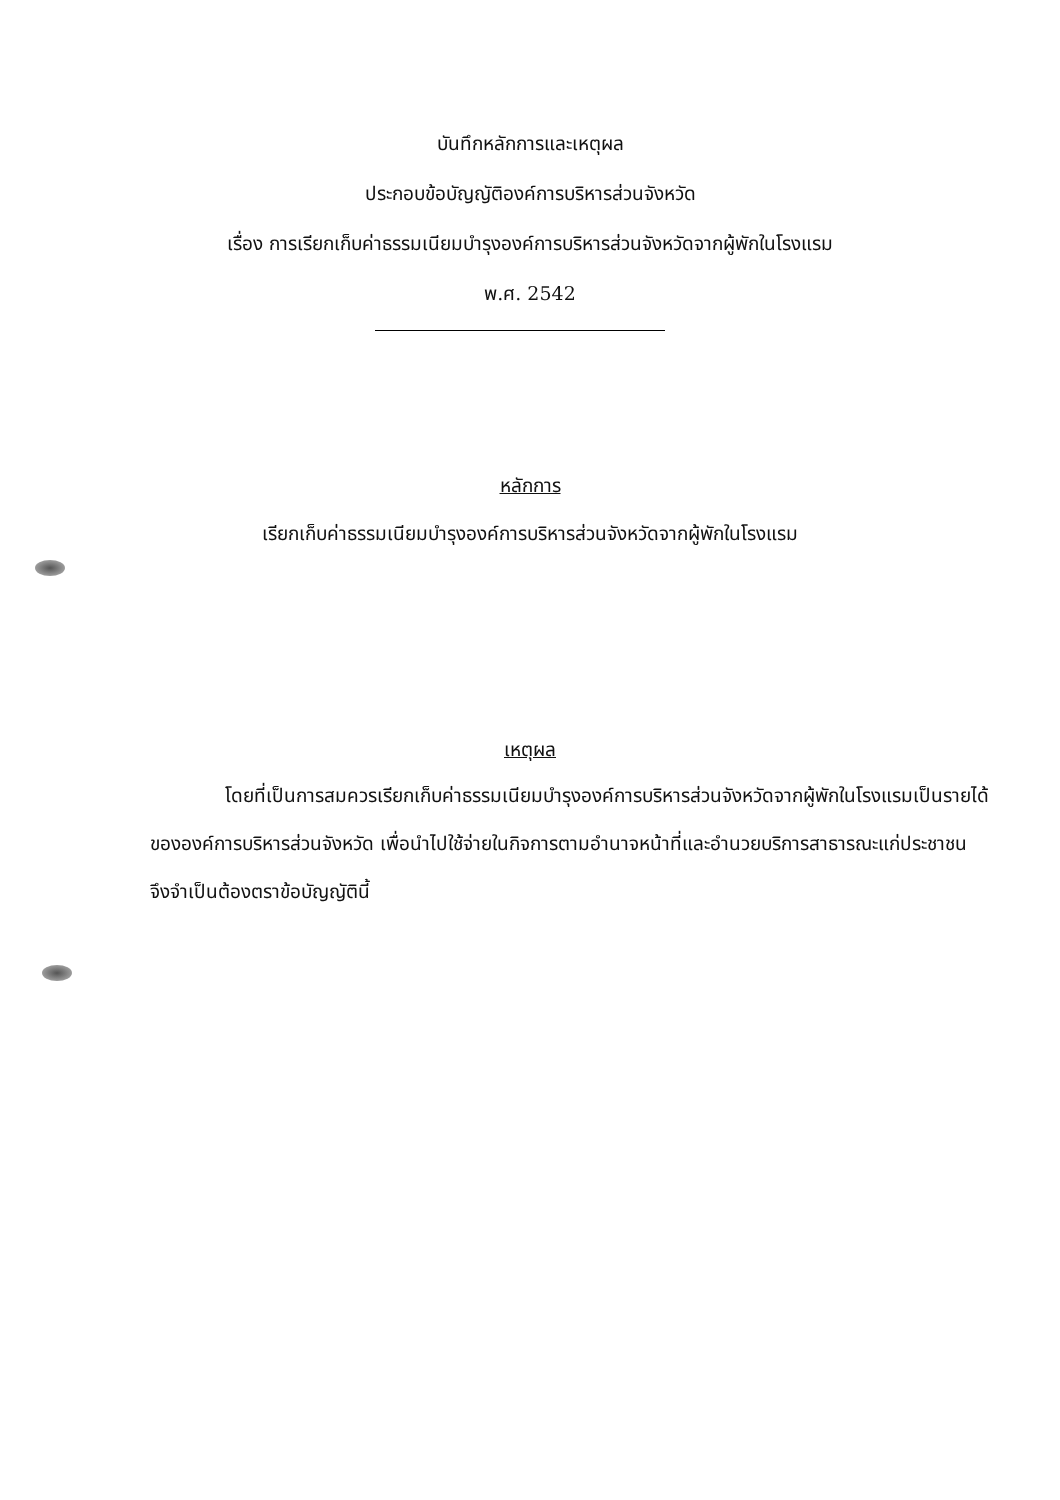บันทึกหลักการและเหตุผล
ประกอบข้อบัญญัติองค์การบริหารส่วนจังหวัด
เรื่อง การเรียกเก็บค่าธรรมเนียมบำรุงองค์การบริหารส่วนจังหวัดจากผู้พักในโรงแรม
พ.ศ. 2542
หลักการ
เรียกเก็บค่าธรรมเนียมบำรุงองค์การบริหารส่วนจังหวัดจากผู้พักในโรงแรม
เหตุผล
โดยที่เป็นการสมควรเรียกเก็บค่าธรรมเนียมบำรุงองค์การบริหารส่วนจังหวัดจากผู้พักในโรงแรมเป็นรายได้ขององค์การบริหารส่วนจังหวัด เพื่อนำไปใช้จ่ายในกิจการตามอำนาจหน้าที่และอำนวยบริการสาธารณะแก่ประชาชน จึงจำเป็นต้องตราข้อบัญญัตินี้